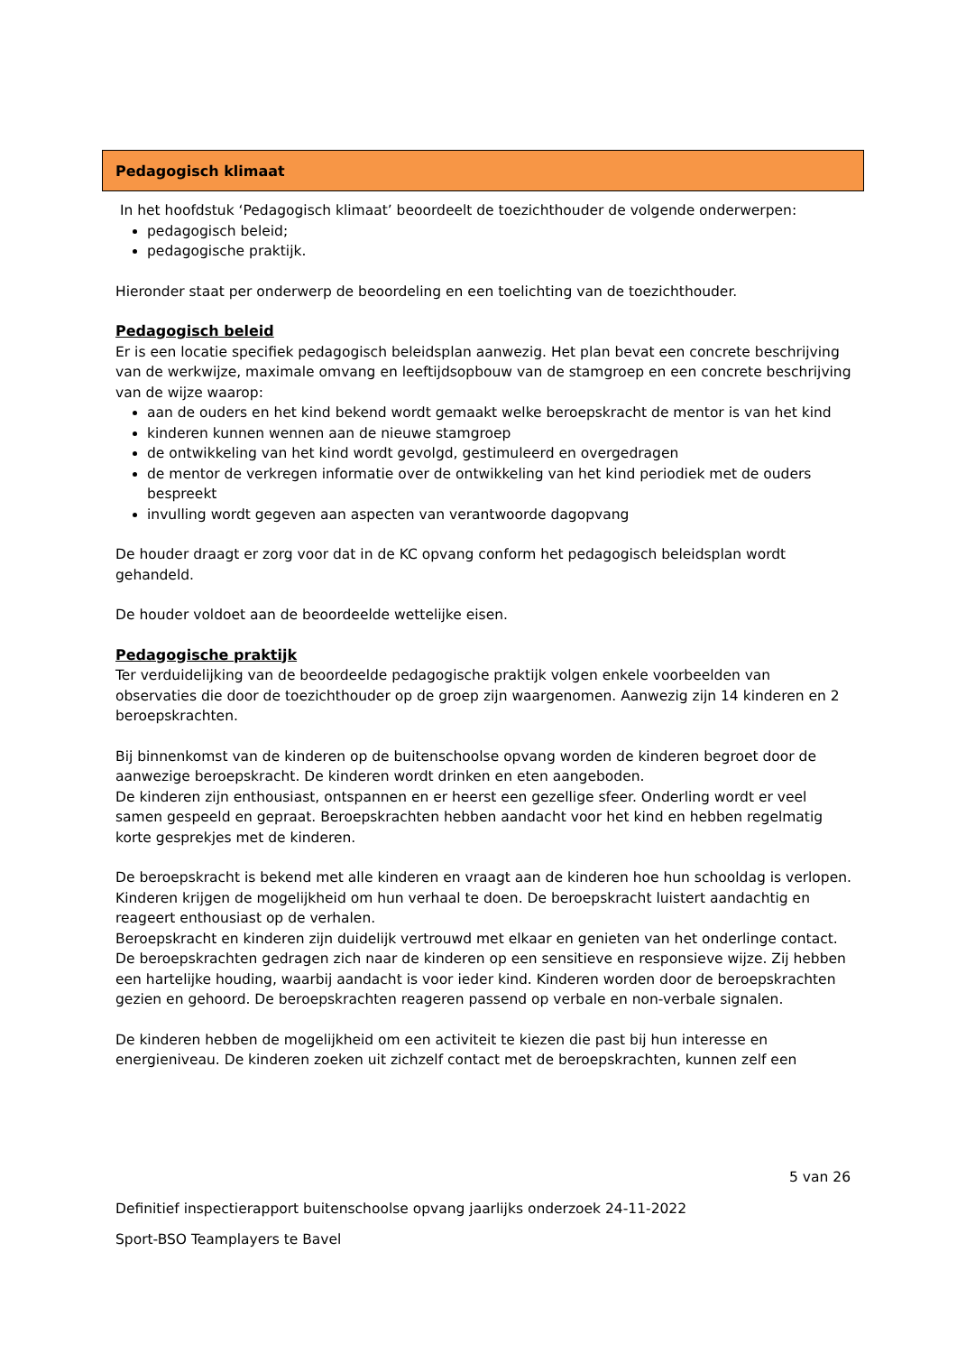Pedagogisch klimaat
In het hoofdstuk ‘Pedagogisch klimaat’ beoordeelt de toezichthouder de volgende onderwerpen:
pedagogisch beleid;
pedagogische praktijk.
Hieronder staat per onderwerp de beoordeling en een toelichting van de toezichthouder.
Pedagogisch beleid
Er is een locatie specifiek pedagogisch beleidsplan aanwezig. Het plan bevat een concrete beschrijving van de werkwijze, maximale omvang en leeftijdsopbouw van de stamgroep en een concrete beschrijving van de wijze waarop:
aan de ouders en het kind bekend wordt gemaakt welke beroepskracht de mentor is van het kind
kinderen kunnen wennen aan de nieuwe stamgroep
de ontwikkeling van het kind wordt gevolgd, gestimuleerd en overgedragen
de mentor de verkregen informatie over de ontwikkeling van het kind periodiek met de ouders bespreekt
invulling wordt gegeven aan aspecten van verantwoorde dagopvang
De houder draagt er zorg voor dat in de KC opvang conform het pedagogisch beleidsplan wordt gehandeld.
De houder voldoet aan de beoordeelde wettelijke eisen.
Pedagogische praktijk
Ter verduidelijking van de beoordeelde pedagogische praktijk volgen enkele voorbeelden van observaties die door de toezichthouder op de groep zijn waargenomen. Aanwezig zijn 14 kinderen en 2 beroepskrachten.
Bij binnenkomst van de kinderen op de buitenschoolse opvang worden de kinderen begroet door de aanwezige beroepskracht. De kinderen wordt drinken en eten aangeboden.
De kinderen zijn enthousiast, ontspannen en er heerst een gezellige sfeer. Onderling wordt er veel samen gespeeld en gepraat. Beroepskrachten hebben aandacht voor het kind en hebben regelmatig korte gesprekjes met de kinderen.
De beroepskracht is bekend met alle kinderen en vraagt aan de kinderen hoe hun schooldag is verlopen. Kinderen krijgen de mogelijkheid om hun verhaal te doen. De beroepskracht luistert aandachtig en reageert enthousiast op de verhalen.
Beroepskracht en kinderen zijn duidelijk vertrouwd met elkaar en genieten van het onderlinge contact.
De beroepskrachten gedragen zich naar de kinderen op een sensitieve en responsieve wijze. Zij hebben een hartelijke houding, waarbij aandacht is voor ieder kind. Kinderen worden door de beroepskrachten gezien en gehoord. De beroepskrachten reageren passend op verbale en non-verbale signalen.
De kinderen hebben de mogelijkheid om een activiteit te kiezen die past bij hun interesse en energieniveau. De kinderen zoeken uit zichzelf contact met de beroepskrachten, kunnen zelf een
5 van 26
Definitief inspectierapport buitenschoolse opvang jaarlijks onderzoek 24-11-2022
Sport-BSO Teamplayers te Bavel